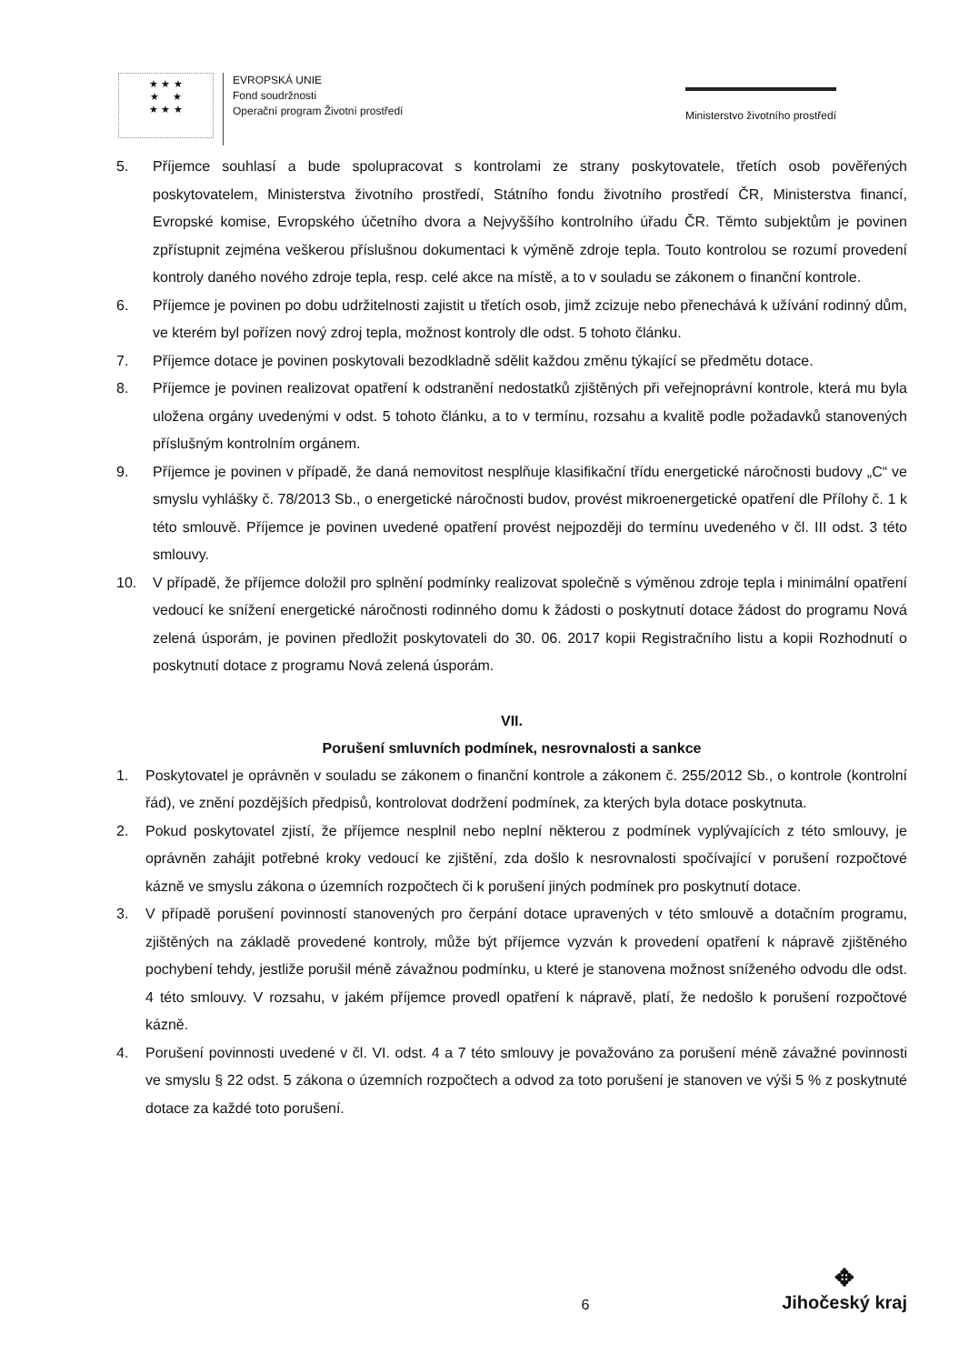★ ★ ★
★ ★
★ ★ ★
EVROPSKÁ UNIE
Fond soudržnosti
Operační program Životní prostředí
Ministerstvo životního prostředí
5. Příjemce souhlasí a bude spolupracovat s kontrolami ze strany poskytovatele, třetích osob pověřených poskytovatelem, Ministerstva životního prostředí, Státního fondu životního prostředí ČR, Ministerstva financí, Evropské komise, Evropského účetního dvora a Nejvyššího kontrolního úřadu ČR. Těmto subjektům je povinen zpřístupnit zejména veškerou příslušnou dokumentaci k výměně zdroje tepla. Touto kontrolou se rozumí provedení kontroly daného nového zdroje tepla, resp. celé akce na místě, a to v souladu se zákonem o finanční kontrole.
6. Příjemce je povinen po dobu udržitelnosti zajistit u třetích osob, jimž zcizuje nebo přenechává k užívání rodinný dům, ve kterém byl pořízen nový zdroj tepla, možnost kontroly dle odst. 5 tohoto článku.
7. Příjemce dotace je povinen poskytovali bezodkladně sdělit každou změnu týkající se předmětu dotace.
8. Příjemce je povinen realizovat opatření k odstranění nedostatků zjištěných při veřejnoprávní kontrole, která mu byla uložena orgány uvedenými v odst. 5 tohoto článku, a to v termínu, rozsahu a kvalitě podle požadavků stanovených příslušným kontrolním orgánem.
9. Příjemce je povinen v případě, že daná nemovitost nesplňuje klasifikační třídu energetické náročnosti budovy „C“ ve smyslu vyhlášky č. 78/2013 Sb., o energetické náročnosti budov, provést mikroenergetické opatření dle Přílohy č. 1 k této smlouvě. Příjemce je povinen uvedené opatření provést nejpozději do termínu uvedeného v čl. III odst. 3 této smlouvy.
10. V případě, že příjemce doložil pro splnění podmínky realizovat společně s výměnou zdroje tepla i minimální opatření vedoucí ke snížení energetické náročnosti rodinného domu k žádosti o poskytnutí dotace žádost do programu Nová zelená úsporám, je povinen předložit poskytovateli do 30. 06. 2017 kopii Registračního listu a kopii Rozhodnutí o poskytnutí dotace z programu Nová zelená úsporám.
VII.
Porušení smluvních podmínek, nesrovnalosti a sankce
1. Poskytovatel je oprávněn v souladu se zákonem o finanční kontrole a zákonem č. 255/2012 Sb., o kontrole (kontrolní řád), ve znění pozdějších předpisů, kontrolovat dodržení podmínek, za kterých byla dotace poskytnuta.
2. Pokud poskytovatel zjistí, že příjemce nesplnil nebo neplní některou z podmínek vyplývajících z této smlouvy, je oprávněn zahájit potřebné kroky vedoucí ke zjištění, zda došlo k nesrovnalosti spočívající v porušení rozpočtové kázně ve smyslu zákona o územních rozpočtech či k porušení jiných podmínek pro poskytnutí dotace.
3. V případě porušení povinností stanovených pro čerpání dotace upravených v této smlouvě a dotačním programu, zjištěných na základě provedené kontroly, může být příjemce vyzván k provedení opatření k nápravě zjištěného pochybení tehdy, jestliže porušil méně závažnou podmínku, u které je stanovena možnost sníženého odvodu dle odst. 4 této smlouvy. V rozsahu, v jakém příjemce provedl opatření k nápravě, platí, že nedošlo k porušení rozpočtové kázně.
4. Porušení povinnosti uvedené v čl. VI. odst. 4 a 7 této smlouvy je považováno za porušení méně závažné povinnosti ve smyslu § 22 odst. 5 zákona o územních rozpočtech a odvod za toto porušení je stanoven ve výši 5 % z poskytnuté dotace za každé toto porušení.
6
✥
Jihočeský kraj